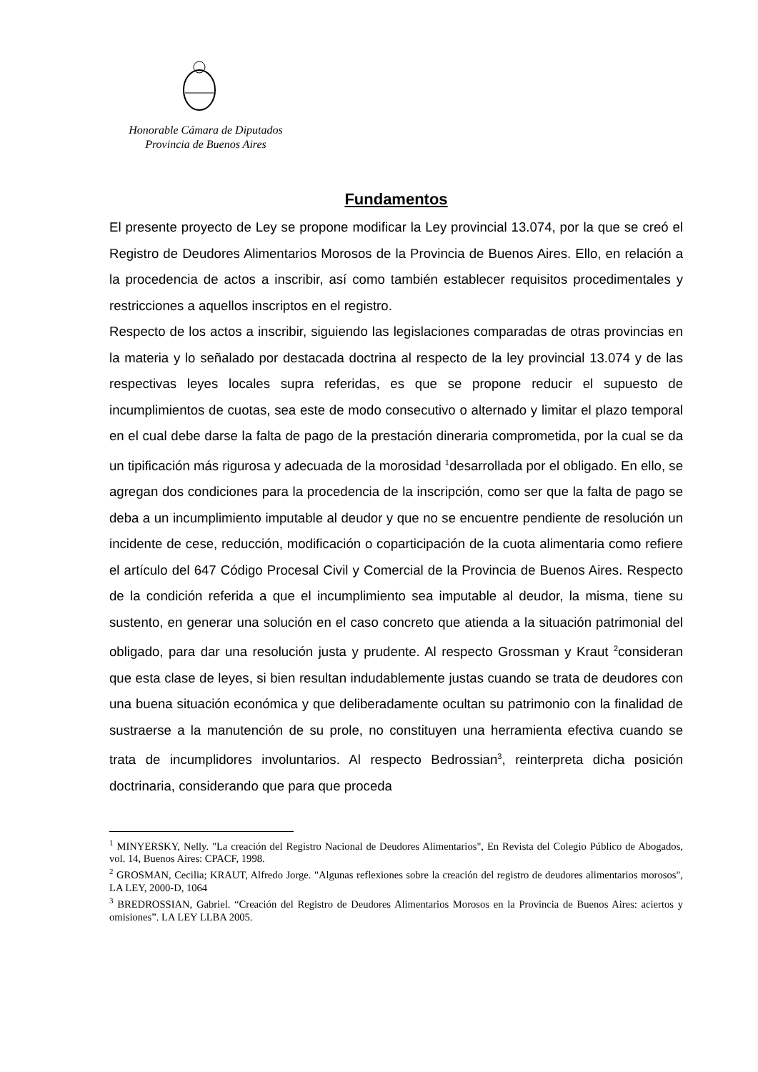Honorable Cámara de Diputados
Provincia de Buenos Aires
Fundamentos
El presente proyecto de Ley se propone modificar la Ley provincial 13.074, por la que se creó el Registro de Deudores Alimentarios Morosos de la Provincia de Buenos Aires. Ello, en relación a la procedencia de actos a inscribir, así como también establecer requisitos procedimentales y restricciones a aquellos inscriptos en el registro.
Respecto de los actos a inscribir, siguiendo las legislaciones comparadas de otras provincias en la materia y lo señalado por destacada doctrina al respecto de la ley provincial 13.074 y de las respectivas leyes locales supra referidas, es que se propone reducir el supuesto de incumplimientos de cuotas, sea este de modo consecutivo o alternado y limitar el plazo temporal en el cual debe darse la falta de pago de la prestación dineraria comprometida, por la cual se da un tipificación más rigurosa y adecuada de la morosidad <sup>1</sup>desarrollada por el obligado. En ello, se agregan dos condiciones para la procedencia de la inscripción, como ser que la falta de pago se deba a un incumplimiento imputable al deudor y que no se encuentre pendiente de resolución un incidente de cese, reducción, modificación o coparticipación de la cuota alimentaria como refiere el artículo del 647 Código Procesal Civil y Comercial de la Provincia de Buenos Aires. Respecto de la condición referida a que el incumplimiento sea imputable al deudor, la misma, tiene su sustento, en generar una solución en el caso concreto que atienda a la situación patrimonial del obligado, para dar una resolución justa y prudente. Al respecto Grossman y Kraut <sup>2</sup>consideran que esta clase de leyes, si bien resultan indudablemente justas cuando se trata de deudores con una buena situación económica y que deliberadamente ocultan su patrimonio con la finalidad de sustraerse a la manutención de su prole, no constituyen una herramienta efectiva cuando se trata de incumplidores involuntarios. Al respecto Bedrossian<sup>3</sup>, reinterpreta dicha posición doctrinaria, considerando que para que proceda
<sup>1</sup> MINYERSKY, Nelly. "La creación del Registro Nacional de Deudores Alimentarios", En Revista del Colegio Público de Abogados, vol. 14, Buenos Aires: CPACF, 1998.
<sup>2</sup> GROSMAN, Cecilia; KRAUT, Alfredo Jorge. "Algunas reflexiones sobre la creación del registro de deudores alimentarios morosos", LA LEY, 2000-D, 1064
<sup>3</sup> BREDROSSIAN, Gabriel. “Creación del Registro de Deudores Alimentarios Morosos en la Provincia de Buenos Aires: aciertos y omisiones”. LA LEY LLBA 2005.